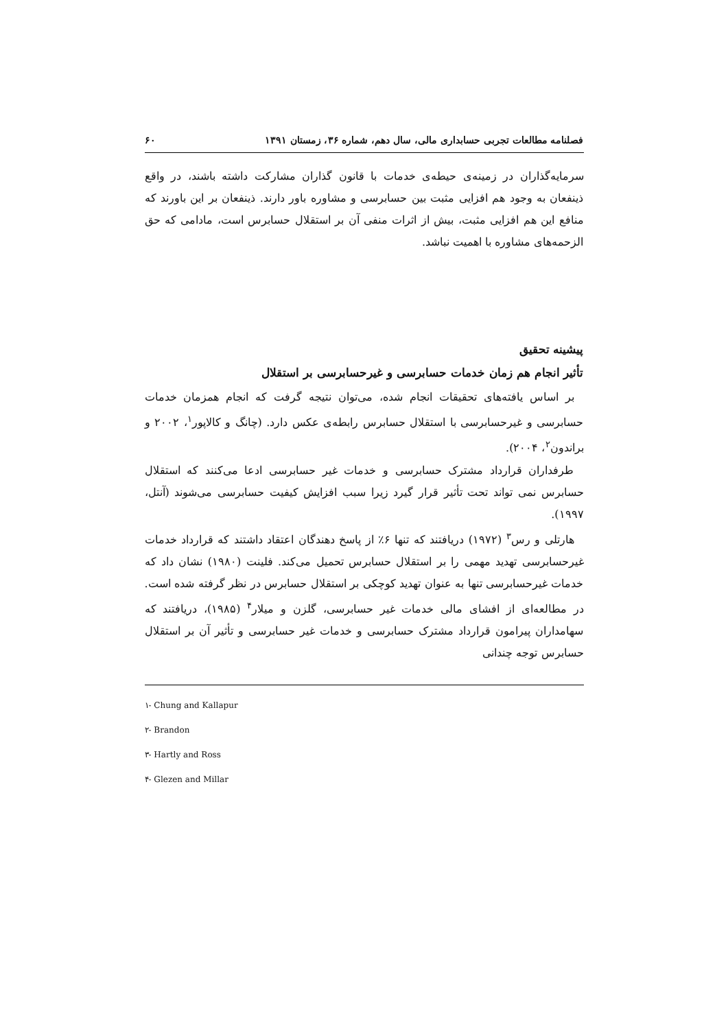فصلنامه مطالعات تجربی حسابداری مالی، سال دهم، شماره ۳۶، زمستان ۱۳۹۱ ۶۰
سرمایه‌گذاران در زمینه‌ی حیطه‌ی خدمات با قانون گذاران مشارکت داشته باشند، در واقع ذینفعان به وجود هم افزایی مثبت بین حسابرسی و مشاوره باور دارند. ذینفعان بر این باورند که منافع این هم افزایی مثبت، بیش از اثرات منفی آن بر استقلال حسابرس است، مادامی که حق الزحمه‌های مشاوره با اهمیت نباشد.
پیشینه تحقیق
تأثیر انجام هم زمان خدمات حسابرسی و غیرحسابرسی بر استقلال
بر اساس یافته‌های تحقیقات انجام شده، می‌توان نتیجه گرفت که انجام همزمان خدمات حسابرسی و غیرحسابرسی با استقلال حسابرس رابطه‌ی عکس دارد. (چانگ و کالاپور<sup>۱</sup>، ۲۰۰۲ و براندون<sup>۲</sup>، ۲۰۰۴).
طرفداران قرارداد مشترک حسابرسی و خدمات غیر حسابرسی ادعا می‌کنند که استقلال حسابرس نمی تواند تحت تأثیر قرار گیرد زیرا سبب افزایش کیفیت حسابرسی می‌شوند (آنتل، ۱۹۹۷).
هارتلی و رس<sup>۳</sup> (۱۹۷۲) دریافتند که تنها ۶٪ از پاسخ دهندگان اعتقاد داشتند که قرارداد خدمات غیرحسابرسی تهدید مهمی را بر استقلال حسابرس تحمیل می‌کند. فلینت (۱۹۸۰) نشان داد که خدمات غیرحسابرسی تنها به عنوان تهدید کوچکی بر استقلال حسابرس در نظر گرفته شده است. در مطالعه‌ای از افشای مالی خدمات غیر حسابرسی، گلزن و میلار<sup>۴</sup> (۱۹۸۵)، دریافتند که سهامداران پیرامون قرارداد مشترک حسابرسی و خدمات غیر حسابرسی و تأثیر آن بر استقلال حسابرس توجه چندانی
۱- Chung and Kallapur
۲- Brandon
۳- Hartly and Ross
۴- Glezen and Millar